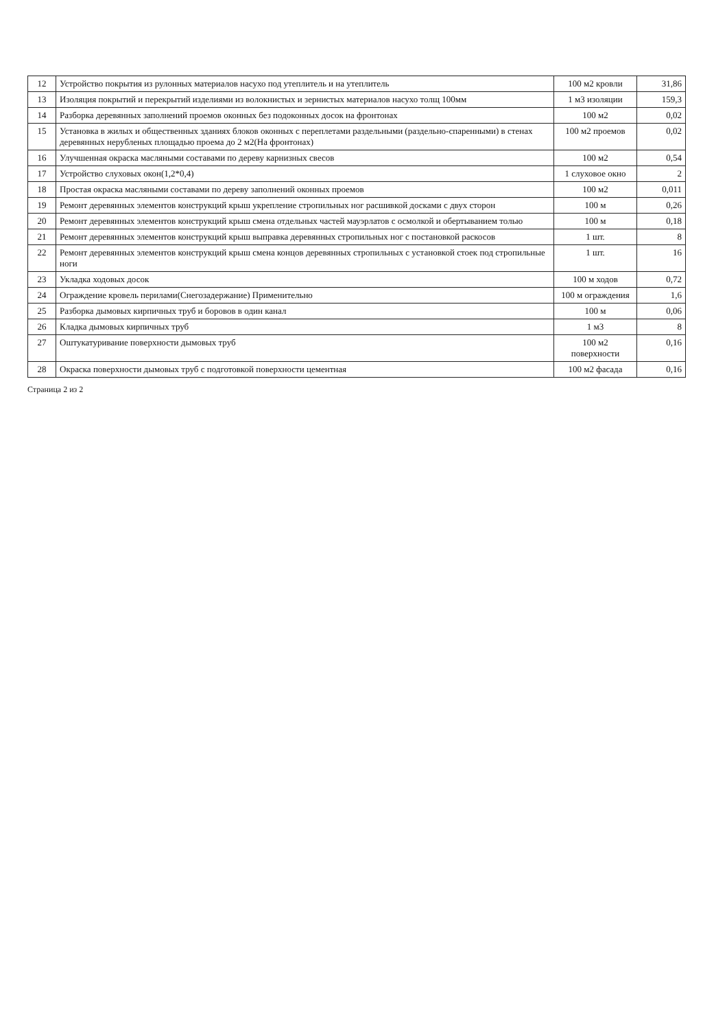| 12 | Устройство покрытия из рулонных материалов насухо под утеплитель и на утеплитель | 100 м2 кровли | 31,86 |
| 13 | Изоляция покрытий и перекрытий изделиями из волокнистых и зернистых материалов насухо толщ 100мм | 1 м3 изоляции | 159,3 |
| 14 | Разборка деревянных заполнений проемов оконных без подоконных досок на фронтонах | 100 м2 | 0,02 |
| 15 | Установка в жилых и общественных зданиях блоков оконных с переплетами раздельными (раздельно-спаренными) в стенах деревянных нерубленых площадью проема до 2 м2(На фронтонах) | 100 м2 проемов | 0,02 |
| 16 | Улучшенная окраска масляными составами по дереву карнизных свесов | 100 м2 | 0,54 |
| 17 | Устройство слуховых окон(1,2*0,4) | 1 слуховое окно | 2 |
| 18 | Простая окраска масляными составами по дереву заполнений оконных проемов | 100 м2 | 0,011 |
| 19 | Ремонт деревянных элементов конструкций крыш укрепление стропильных ног расшивкой досками с двух сторон | 100 м | 0,26 |
| 20 | Ремонт деревянных элементов конструкций крыш смена отдельных частей мауэрлатов с осмолкой и обертыванием толью | 100 м | 0,18 |
| 21 | Ремонт деревянных элементов конструкций крыш выправка деревянных стропильных ног с постановкой раскосов | 1 шт. | 8 |
| 22 | Ремонт деревянных элементов конструкций крыш смена концов деревянных стропильных с установкой стоек под стропильные ноги | 1 шт. | 16 |
| 23 | Укладка ходовых досок | 100 м ходов | 0,72 |
| 24 | Ограждение кровель перилами(Снегозадержание) Применительно | 100 м ограждения | 1,6 |
| 25 | Разборка дымовых кирпичных труб и боровов в один канал | 100 м | 0,06 |
| 26 | Кладка дымовых кирпичных труб | 1 м3 | 8 |
| 27 | Оштукатуривание поверхности дымовых труб | 100 м2 поверхности | 0,16 |
| 28 | Окраска поверхности дымовых труб с подготовкой поверхности цементная | 100 м2 фасада | 0,16 |
Страница 2 из 2